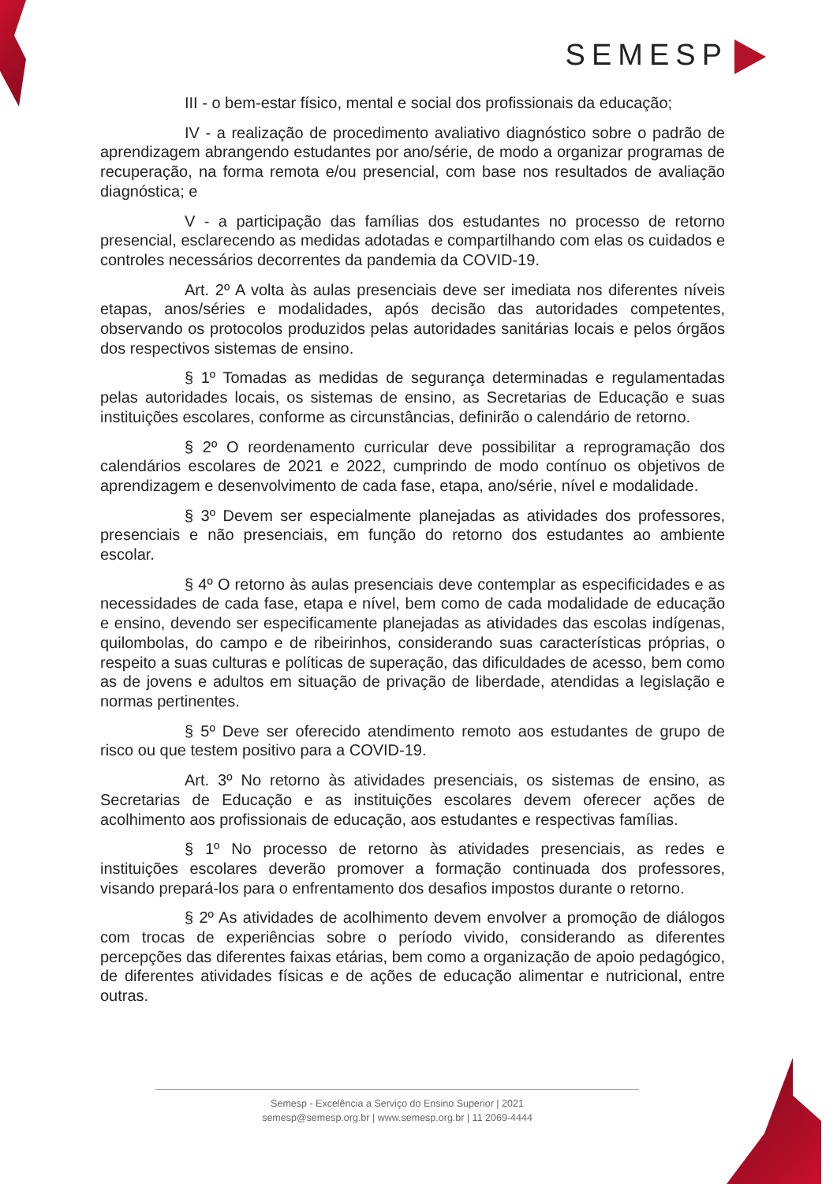SEMESP
III - o bem-estar físico, mental e social dos profissionais da educação;
IV - a realização de procedimento avaliativo diagnóstico sobre o padrão de aprendizagem abrangendo estudantes por ano/série, de modo a organizar programas de recuperação, na forma remota e/ou presencial, com base nos resultados de avaliação diagnóstica; e
V - a participação das famílias dos estudantes no processo de retorno presencial, esclarecendo as medidas adotadas e compartilhando com elas os cuidados e controles necessários decorrentes da pandemia da COVID-19.
Art. 2º A volta às aulas presenciais deve ser imediata nos diferentes níveis etapas, anos/séries e modalidades, após decisão das autoridades competentes, observando os protocolos produzidos pelas autoridades sanitárias locais e pelos órgãos dos respectivos sistemas de ensino.
§ 1º Tomadas as medidas de segurança determinadas e regulamentadas pelas autoridades locais, os sistemas de ensino, as Secretarias de Educação e suas instituições escolares, conforme as circunstâncias, definirão o calendário de retorno.
§ 2º O reordenamento curricular deve possibilitar a reprogramação dos calendários escolares de 2021 e 2022, cumprindo de modo contínuo os objetivos de aprendizagem e desenvolvimento de cada fase, etapa, ano/série, nível e modalidade.
§ 3º Devem ser especialmente planejadas as atividades dos professores, presenciais e não presenciais, em função do retorno dos estudantes ao ambiente escolar.
§ 4º O retorno às aulas presenciais deve contemplar as especificidades e as necessidades de cada fase, etapa e nível, bem como de cada modalidade de educação e ensino, devendo ser especificamente planejadas as atividades das escolas indígenas, quilombolas, do campo e de ribeirinhos, considerando suas características próprias, o respeito a suas culturas e políticas de superação, das dificuldades de acesso, bem como as de jovens e adultos em situação de privação de liberdade, atendidas a legislação e normas pertinentes.
§ 5º Deve ser oferecido atendimento remoto aos estudantes de grupo de risco ou que testem positivo para a COVID-19.
Art. 3º No retorno às atividades presenciais, os sistemas de ensino, as Secretarias de Educação e as instituições escolares devem oferecer ações de acolhimento aos profissionais de educação, aos estudantes e respectivas famílias.
§ 1º No processo de retorno às atividades presenciais, as redes e instituições escolares deverão promover a formação continuada dos professores, visando prepará-los para o enfrentamento dos desafios impostos durante o retorno.
§ 2º As atividades de acolhimento devem envolver a promoção de diálogos com trocas de experiências sobre o período vivido, considerando as diferentes percepções das diferentes faixas etárias, bem como a organização de apoio pedagógico, de diferentes atividades físicas e de ações de educação alimentar e nutricional, entre outras.
Semesp - Excelência a Serviço do Ensino Superior | 2021
semesp@semesp.org.br | www.semesp.org.br | 11 2069-4444